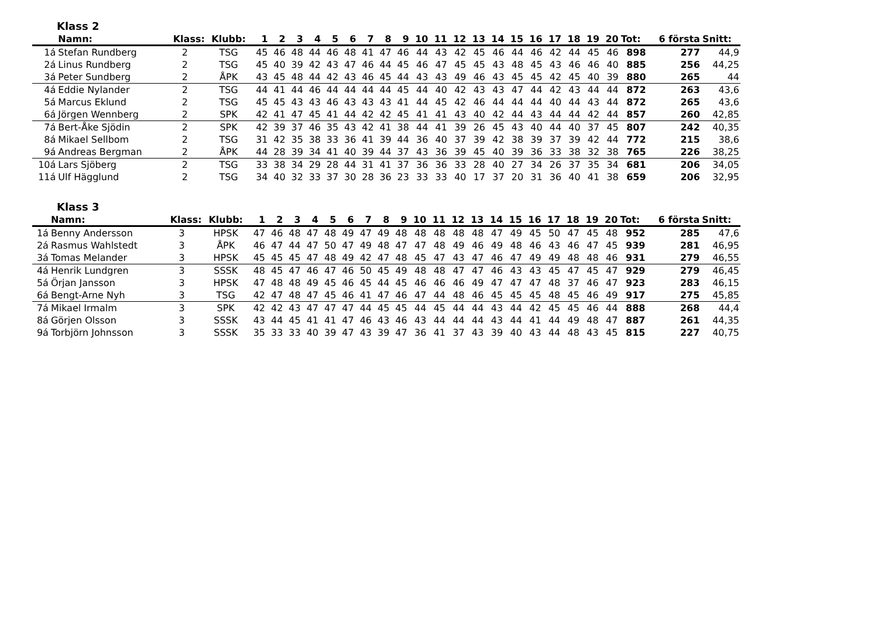Klass 2
| | Namn: | Klass: | Klubb: | 1 | 2 | 3 | 4 | 5 | 6 | 7 | 8 | 9 | 10 | 11 | 12 | 13 | 14 | 15 | 16 | 17 | 18 | 19 | 20 | Tot: | 6 första | Snitt: |
| --- | --- | --- | --- | --- | --- | --- | --- | --- | --- | --- | --- | --- | --- | --- | --- | --- | --- | --- | --- | --- | --- | --- | --- | --- | --- | --- |
| 1á | Stefan Rundberg | 2 | TSG | 45 | 46 | 48 | 44 | 46 | 48 | 41 | 47 | 46 | 44 | 43 | 42 | 45 | 46 | 44 | 46 | 42 | 44 | 45 | 46 | 898 | 277 | 44,9 |
| 2á | Linus Rundberg | 2 | TSG | 45 | 40 | 39 | 42 | 43 | 47 | 46 | 44 | 45 | 46 | 47 | 45 | 45 | 43 | 48 | 45 | 43 | 46 | 46 | 40 | 885 | 256 | 44,25 |
| 3á | Peter Sundberg | 2 | ÅPK | 43 | 45 | 48 | 44 | 42 | 43 | 46 | 45 | 44 | 43 | 43 | 49 | 46 | 43 | 45 | 45 | 42 | 45 | 40 | 39 | 880 | 265 | 44 |
| 4á | Eddie Nylander | 2 | TSG | 44 | 41 | 44 | 46 | 44 | 44 | 44 | 44 | 45 | 44 | 40 | 42 | 43 | 43 | 47 | 44 | 42 | 43 | 44 | 44 | 872 | 263 | 43,6 |
| 5á | Marcus Eklund | 2 | TSG | 45 | 45 | 43 | 43 | 46 | 43 | 43 | 43 | 41 | 44 | 45 | 42 | 46 | 44 | 44 | 44 | 40 | 44 | 43 | 44 | 872 | 265 | 43,6 |
| 6á | Jörgen Wennberg | 2 | SPK | 42 | 41 | 47 | 45 | 41 | 44 | 42 | 42 | 45 | 41 | 41 | 43 | 40 | 42 | 44 | 43 | 44 | 44 | 42 | 44 | 857 | 260 | 42,85 |
| 7á | Bert-Åke Sjödin | 2 | SPK | 42 | 39 | 37 | 46 | 35 | 43 | 42 | 41 | 38 | 44 | 41 | 39 | 26 | 45 | 43 | 40 | 44 | 40 | 37 | 45 | 807 | 242 | 40,35 |
| 8á | Mikael Sellbom | 2 | TSG | 31 | 42 | 35 | 38 | 33 | 36 | 41 | 39 | 44 | 36 | 40 | 37 | 39 | 42 | 38 | 39 | 37 | 39 | 42 | 44 | 772 | 215 | 38,6 |
| 9á | Andreas Bergman | 2 | ÅPK | 44 | 28 | 39 | 34 | 41 | 40 | 39 | 44 | 37 | 43 | 36 | 39 | 45 | 40 | 39 | 36 | 33 | 38 | 32 | 38 | 765 | 226 | 38,25 |
| 10á | Lars Sjöberg | 2 | TSG | 33 | 38 | 34 | 29 | 28 | 44 | 31 | 41 | 37 | 36 | 36 | 33 | 28 | 40 | 27 | 34 | 26 | 37 | 35 | 34 | 681 | 206 | 34,05 |
| 11á | Ulf Hägglund | 2 | TSG | 34 | 40 | 32 | 33 | 37 | 30 | 28 | 36 | 23 | 33 | 33 | 40 | 17 | 37 | 20 | 31 | 36 | 40 | 41 | 38 | 659 | 206 | 32,95 |
Klass 3
| | Namn: | Klass: | Klubb: | 1 | 2 | 3 | 4 | 5 | 6 | 7 | 8 | 9 | 10 | 11 | 12 | 13 | 14 | 15 | 16 | 17 | 18 | 19 | 20 | Tot: | 6 första | Snitt: |
| --- | --- | --- | --- | --- | --- | --- | --- | --- | --- | --- | --- | --- | --- | --- | --- | --- | --- | --- | --- | --- | --- | --- | --- | --- | --- | --- |
| 1á | Benny Andersson | 3 | HPSK | 47 | 46 | 48 | 47 | 48 | 49 | 47 | 49 | 48 | 48 | 48 | 48 | 48 | 47 | 49 | 45 | 50 | 47 | 45 | 48 | 952 | 285 | 47,6 |
| 2á | Rasmus Wahlstedt | 3 | ÅPK | 46 | 47 | 44 | 47 | 50 | 47 | 49 | 48 | 47 | 47 | 48 | 49 | 46 | 49 | 48 | 46 | 43 | 46 | 47 | 45 | 939 | 281 | 46,95 |
| 3á | Tomas Melander | 3 | HPSK | 45 | 45 | 45 | 47 | 48 | 49 | 42 | 47 | 48 | 45 | 47 | 43 | 47 | 46 | 47 | 49 | 49 | 48 | 48 | 46 | 931 | 279 | 46,55 |
| 4á | Henrik Lundgren | 3 | SSSK | 48 | 45 | 47 | 46 | 47 | 46 | 50 | 45 | 49 | 48 | 48 | 47 | 47 | 46 | 43 | 43 | 45 | 47 | 45 | 47 | 929 | 279 | 46,45 |
| 5á | Örjan Jansson | 3 | HPSK | 47 | 48 | 48 | 49 | 45 | 46 | 45 | 44 | 45 | 46 | 46 | 46 | 49 | 47 | 47 | 47 | 48 | 37 | 46 | 47 | 923 | 283 | 46,15 |
| 6á | Bengt-Arne Nyh | 3 | TSG | 42 | 47 | 48 | 47 | 45 | 46 | 41 | 47 | 46 | 47 | 44 | 48 | 46 | 45 | 45 | 45 | 48 | 45 | 46 | 49 | 917 | 275 | 45,85 |
| 7á | Mikael Irmalm | 3 | SPK | 42 | 42 | 43 | 47 | 47 | 47 | 44 | 45 | 45 | 44 | 45 | 44 | 44 | 43 | 44 | 42 | 45 | 45 | 46 | 44 | 888 | 268 | 44,4 |
| 8á | Görjen Olsson | 3 | SSSK | 43 | 44 | 45 | 41 | 41 | 47 | 46 | 43 | 46 | 43 | 44 | 44 | 44 | 43 | 44 | 41 | 44 | 49 | 48 | 47 | 887 | 261 | 44,35 |
| 9á | Torbjörn Johnsson | 3 | SSSK | 35 | 33 | 33 | 40 | 39 | 47 | 43 | 39 | 47 | 36 | 41 | 37 | 43 | 39 | 40 | 43 | 44 | 48 | 43 | 45 | 815 | 227 | 40,75 |